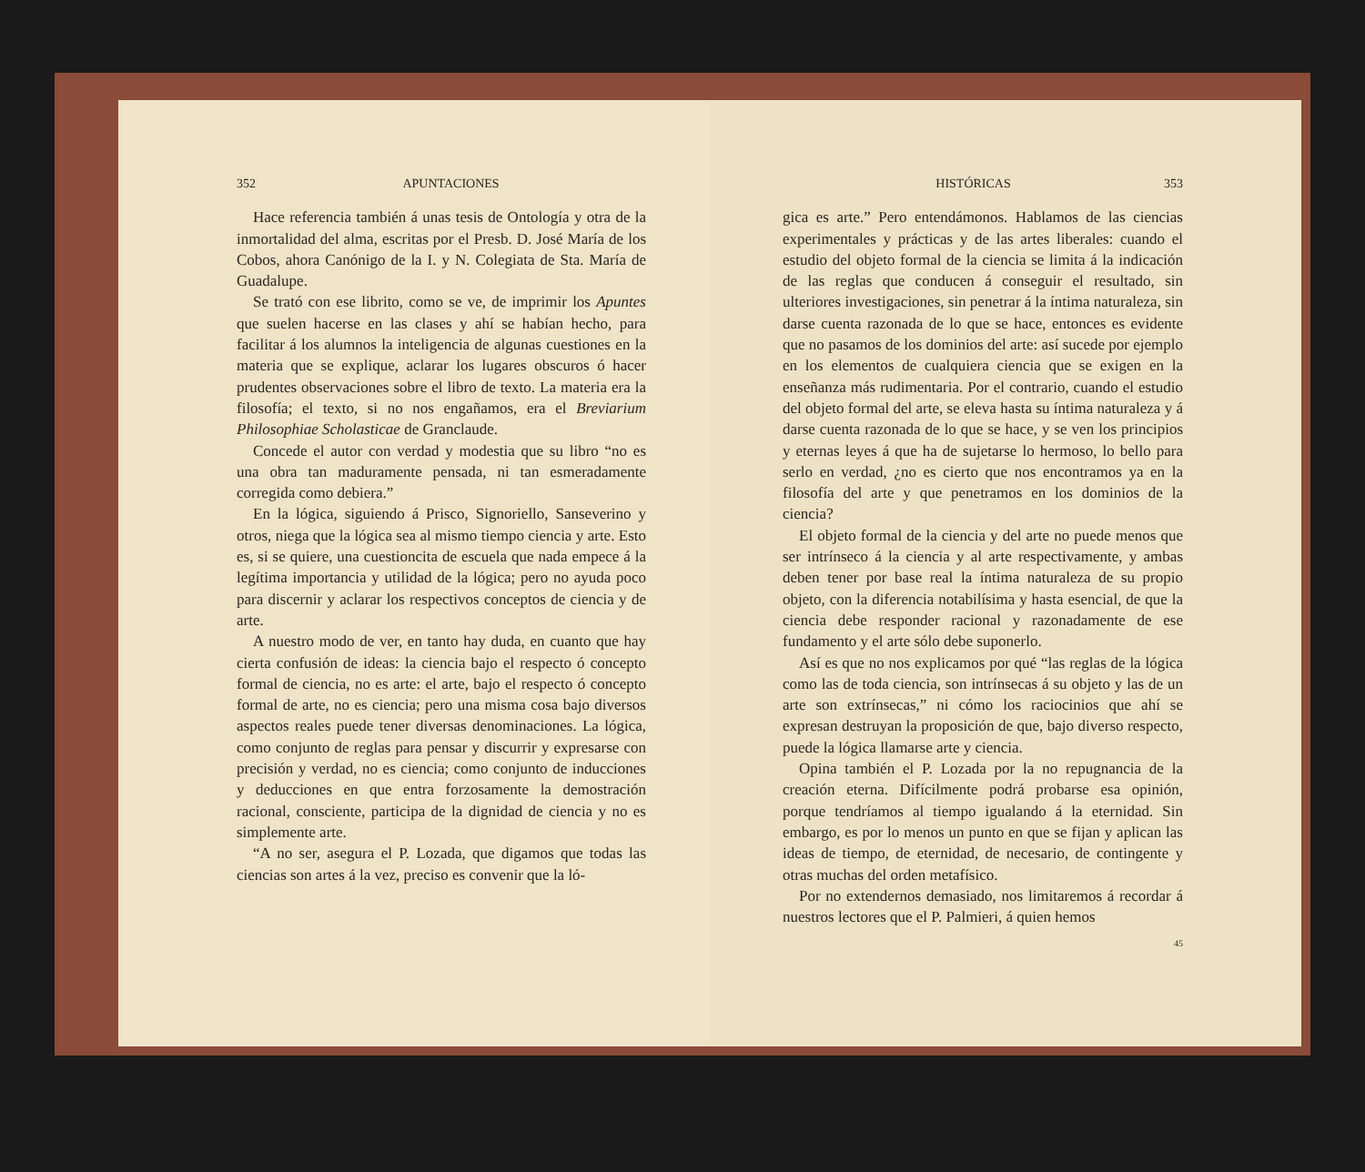352 APUNTACIONES
Hace referencia también á unas tesis de Ontología y otra de la inmortalidad del alma, escritas por el Presb. D. José María de los Cobos, ahora Canónigo de la I. y N. Colegiata de Sta. María de Guadalupe.
Se trató con ese librito, como se ve, de imprimir los Apuntes que suelen hacerse en las clases y ahí se habían hecho, para facilitar á los alumnos la inteligencia de algunas cuestiones en la materia que se explique, aclarar los lugares obscuros ó hacer prudentes observaciones sobre el libro de texto. La materia era la filosofía; el texto, si no nos engañamos, era el Breviarium Philosophiae Scholasticae de Granclaude.
Concede el autor con verdad y modestia que su libro “no es una obra tan maduramente pensada, ni tan esmeradamente corregida como debiera.”
En la lógica, siguiendo á Prisco, Signoriello, Sanseverino y otros, niega que la lógica sea al mismo tiempo ciencia y arte. Esto es, si se quiere, una cuestioncita de escuela que nada empece á la legítima importancia y utilidad de la lógica; pero no ayuda poco para discernir y aclarar los respectivos conceptos de ciencia y de arte.
A nuestro modo de ver, en tanto hay duda, en cuanto que hay cierta confusión de ideas: la ciencia bajo el respecto ó concepto formal de ciencia, no es arte: el arte, bajo el respecto ó concepto formal de arte, no es ciencia; pero una misma cosa bajo diversos aspectos reales puede tener diversas denominaciones. La lógica, como conjunto de reglas para pensar y discurrir y expresarse con precisión y verdad, no es ciencia; como conjunto de inducciones y deducciones en que entra forzosamente la demostración racional, consciente, participa de la dignidad de ciencia y no es simplemente arte.
“A no ser, asegura el P. Lozada, que digamos que todas las ciencias son artes á la vez, preciso es convenir que la ló-
HISTÓRICAS 353
gica es arte.” Pero entendámonos. Hablamos de las ciencias experimentales y prácticas y de las artes liberales: cuando el estudio del objeto formal de la ciencia se limita á la indicación de las reglas que conducen á conseguir el resultado, sin ulteriores investigaciones, sin penetrar á la íntima naturaleza, sin darse cuenta razonada de lo que se hace, entonces es evidente que no pasamos de los dominios del arte: así sucede por ejemplo en los elementos de cualquiera ciencia que se exigen en la enseñanza más rudimentaria. Por el contrario, cuando el estudio del objeto formal del arte, se eleva hasta su íntima naturaleza y á darse cuenta razonada de lo que se hace, y se ven los principios y eternas leyes á que ha de sujetarse lo hermoso, lo bello para serlo en verdad, ¿no es cierto que nos encontramos ya en la filosofía del arte y que penetramos en los dominios de la ciencia?
El objeto formal de la ciencia y del arte no puede menos que ser intrínseco á la ciencia y al arte respectivamente, y ambas deben tener por base real la íntima naturaleza de su propio objeto, con la diferencia notabilísima y hasta esencial, de que la ciencia debe responder racional y razonadamente de ese fundamento y el arte sólo debe suponerlo.
Así es que no nos explicamos por qué “las reglas de la lógica como las de toda ciencia, son intrínsecas á su objeto y las de un arte son extrínsecas,” ni cómo los raciocinios que ahí se expresan destruyan la proposición de que, bajo diverso respecto, puede la lógica llamarse arte y ciencia.
Opina también el P. Lozada por la no repugnancia de la creación eterna. Difícilmente podrá probarse esa opinión, porque tendríamos al tiempo igualando á la eternidad. Sin embargo, es por lo menos un punto en que se fijan y aplican las ideas de tiempo, de eternidad, de necesario, de contingente y otras muchas del orden metafísico.
Por no extendernos demasiado, nos limitaremos á recordar á nuestros lectores que el P. Palmieri, á quien hemos
45